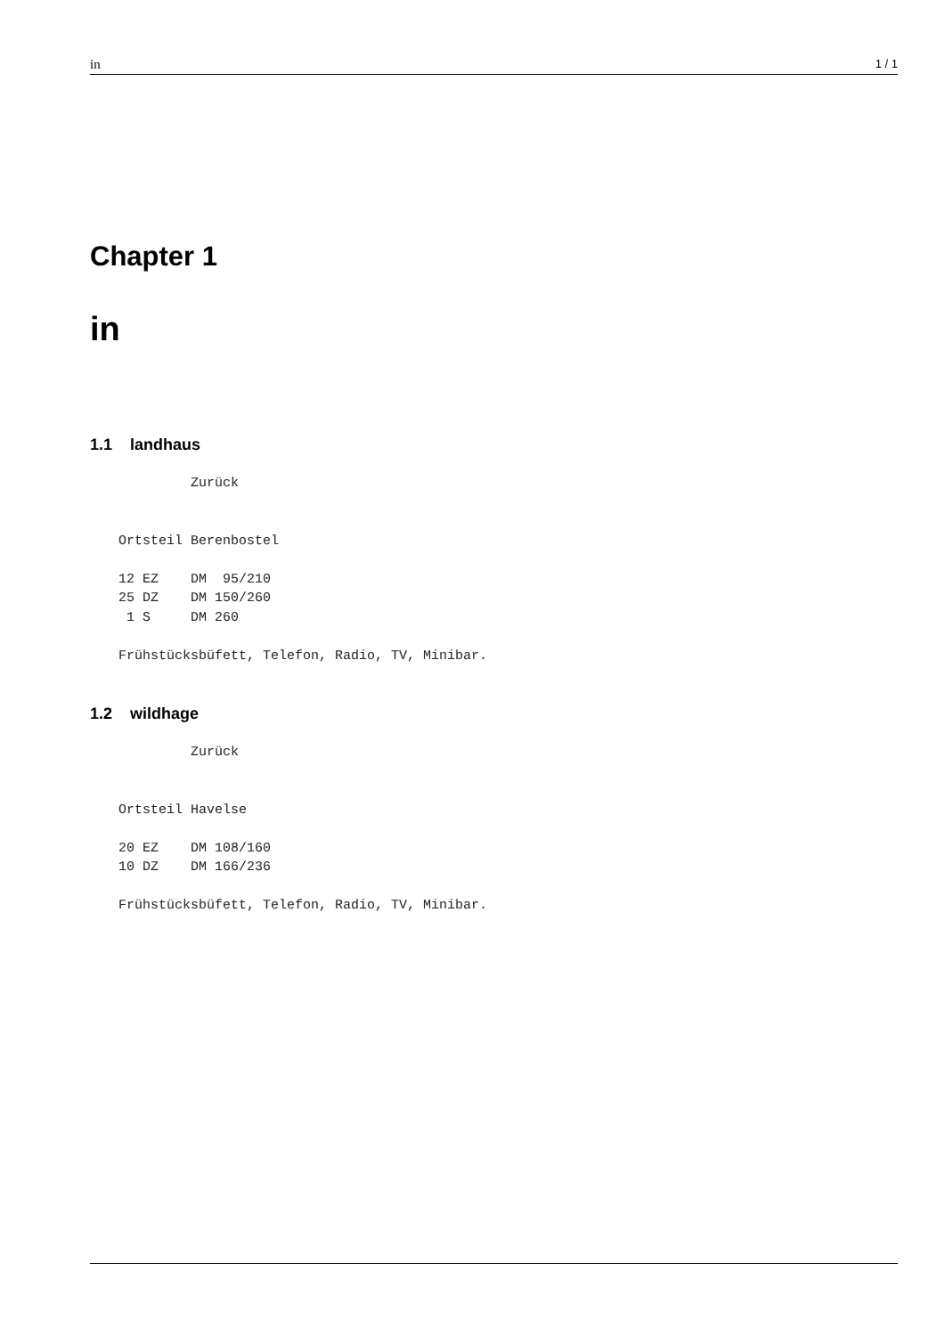in 1 / 1
Chapter 1
in
1.1 landhaus
         Zurück


Ortsteil Berenbostel

12 EZ    DM  95/210
25 DZ    DM 150/260
 1 S     DM 260

Frühstücksbüfett, Telefon, Radio, TV, Minibar.
1.2 wildhage
         Zurück


Ortsteil Havelse

20 EZ    DM 108/160
10 DZ    DM 166/236

Frühstücksbüfett, Telefon, Radio, TV, Minibar.